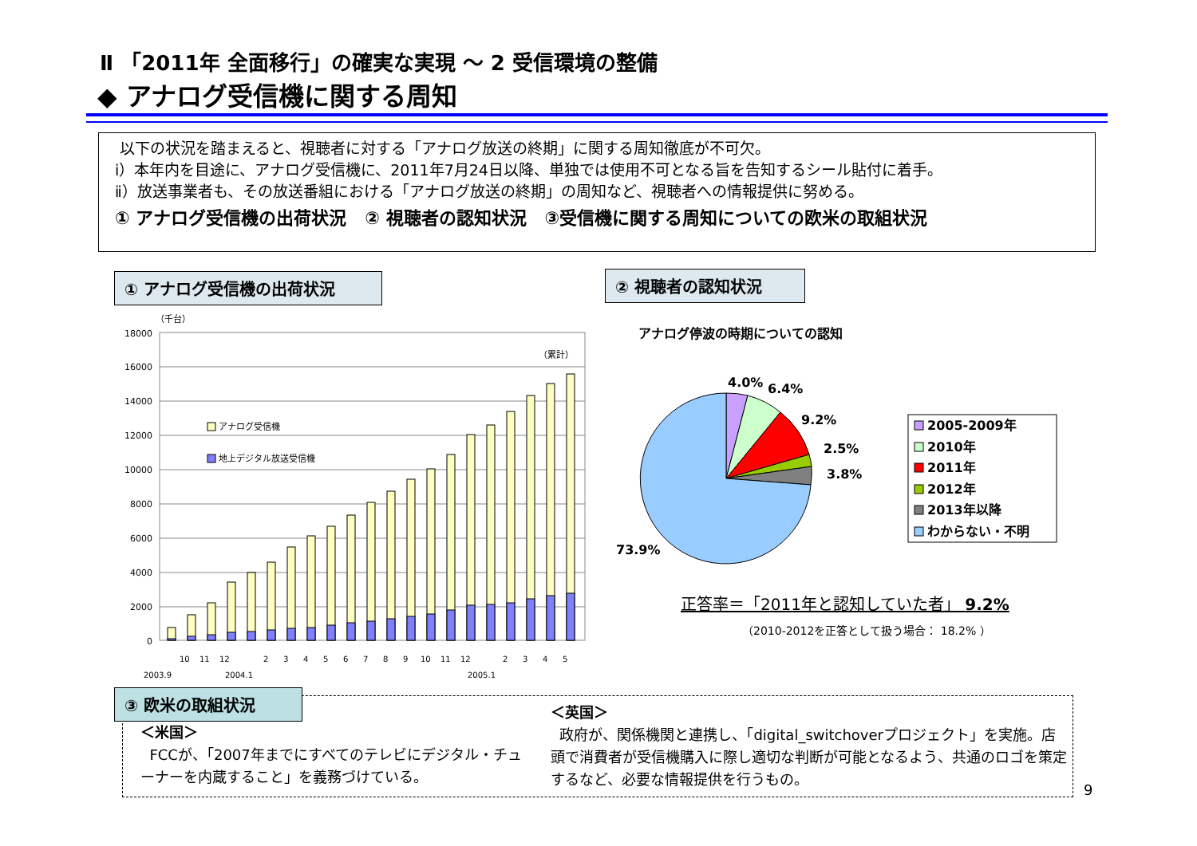Ⅱ 「2011年 全面移行」の確実な実現 ～ 2 受信環境の整備
◆ アナログ受信機に関する周知
以下の状況を踏まえると、視聴者に対する「アナログ放送の終期」に関する周知徹底が不可欠。
ⅰ）本年内を目途に、アナログ受信機に、2011年7月24日以降、単独では使用不可となる旨を告知するシール貼付に着手。
ⅱ）放送事業者も、その放送番組における「アナログ放送の終期」の周知など、視聴者への情報提供に努める。
① アナログ受信機の出荷状況 ② 視聴者の認知状況 ③受信機に関する周知についての欧米の取組状況
① アナログ受信機の出荷状況 ② 視聴者の認知状況
（千台）
18000
16000
14000
12000
10000
8000
6000
4000
2000
0
（累計）
アナログ受信機
地上デジタル放送受信機
2003.9
10
11
12
2004.1
2
3
4
5
6
7
8
9
10
11
12
2005.1
2
3
4
5
アナログ停波の時期についての認知
4.0%
6.4%
9.2%
2.5%
3.8%
73.9%
2005-2009年
2010年
2011年
2012年
2013年以降
わからない・不明
正答率＝「2011年と認知していた者」 9.2%
（2010-2012を正答として扱う場合： 18.2% ）
③ 欧米の取組状況
＜米国＞
FCCが、「2007年までにすべてのテレビにデジタル・チューナーを内蔵すること」を義務づけている。
＜英国＞
政府が、関係機関と連携し、「digital_switchoverプロジェクト」を実施。店頭で消費者が受信機購入に際し適切な判断が可能となるよう、共通のロゴを策定するなど、必要な情報提供を行うもの。
9